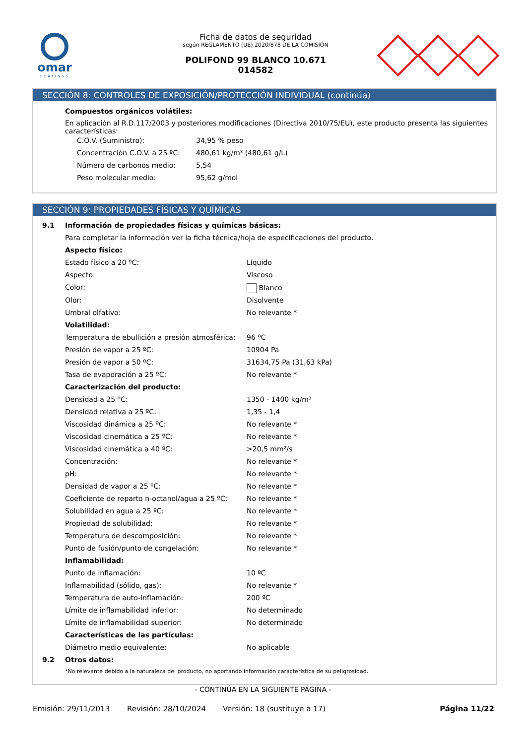omar
COATINGS
Ficha de datos de seguridad
según REGLAMENTO (UE) 2020/878 DE LA COMISIÓN
POLIFOND 99 BLANCO 10.671
014582
SECCIÓN 8: CONTROLES DE EXPOSICIÓN/PROTECCIÓN INDIVIDUAL (continúa)
Compuestos orgánicos volátiles:
En aplicación al R.D.117/2003 y posteriores modificaciones (Directiva 2010/75/EU), este producto presenta las siguientes características:
| C.O.V. (Suministro): | 34,95 % peso |
| Concentración C.O.V. a 25 ºC: | 480,61 kg/m³ (480,61 g/L) |
| Número de carbonos medio: | 5,54 |
| Peso molecular medio: | 95,62 g/mol |
SECCIÓN 9: PROPIEDADES FÍSICAS Y QUÍMICAS
| 9.1 | Información de propiedades físicas y químicas básicas: | |
| | Para completar la información ver la ficha técnica/hoja de especificaciones del producto. | |
| | Aspecto físico: | |
| | Estado físico a 20 ºC: | Líquido |
| | Aspecto: | Viscoso |
| | Color: | Blanco |
| | Olor: | Disolvente |
| | Umbral olfativo: | No relevante * |
| | Volatilidad: | |
| | Temperatura de ebullición a presión atmosférica: | 96 ºC |
| | Presión de vapor a 25 ºC: | 10904 Pa |
| | Presión de vapor a 50 ºC: | 31634,75 Pa (31,63 kPa) |
| | Tasa de evaporación a 25 ºC: | No relevante * |
| | Caracterización del producto: | |
| | Densidad a 25 ºC: | 1350 - 1400 kg/m³ |
| | Densidad relativa a 25 ºC: | 1,35 - 1,4 |
| | Viscosidad dinámica a 25 ºC: | No relevante * |
| | Viscosidad cinemática a 25 ºC: | No relevante * |
| | Viscosidad cinemática a 40 ºC: | >20,5 mm²/s |
| | Concentración: | No relevante * |
| | pH: | No relevante * |
| | Densidad de vapor a 25 ºC: | No relevante * |
| | Coeficiente de reparto n-octanol/agua a 25 ºC: | No relevante * |
| | Solubilidad en agua a 25 ºC: | No relevante * |
| | Propiedad de solubilidad: | No relevante * |
| | Temperatura de descomposición: | No relevante * |
| | Punto de fusión/punto de congelación: | No relevante * |
| | Inflamabilidad: | |
| | Punto de inflamación: | 10 ºC |
| | Inflamabilidad (sólido, gas): | No relevante * |
| | Temperatura de auto-inflamación: | 200 ºC |
| | Límite de inflamabilidad inferior: | No determinado |
| | Límite de inflamabilidad superior: | No determinado |
| | Características de las partículas: | |
| | Diámetro medio equivalente: | No aplicable |
| 9.2 | Otros datos: | |
| | *No relevante debido a la naturaleza del producto, no aportando información característica de su peligrosidad. | |
- CONTINÚA EN LA SIGUIENTE PÁGINA -
Emisión: 29/11/2013 Revisión: 28/10/2024 Versión: 18 (sustituye a 17) Página 11/22